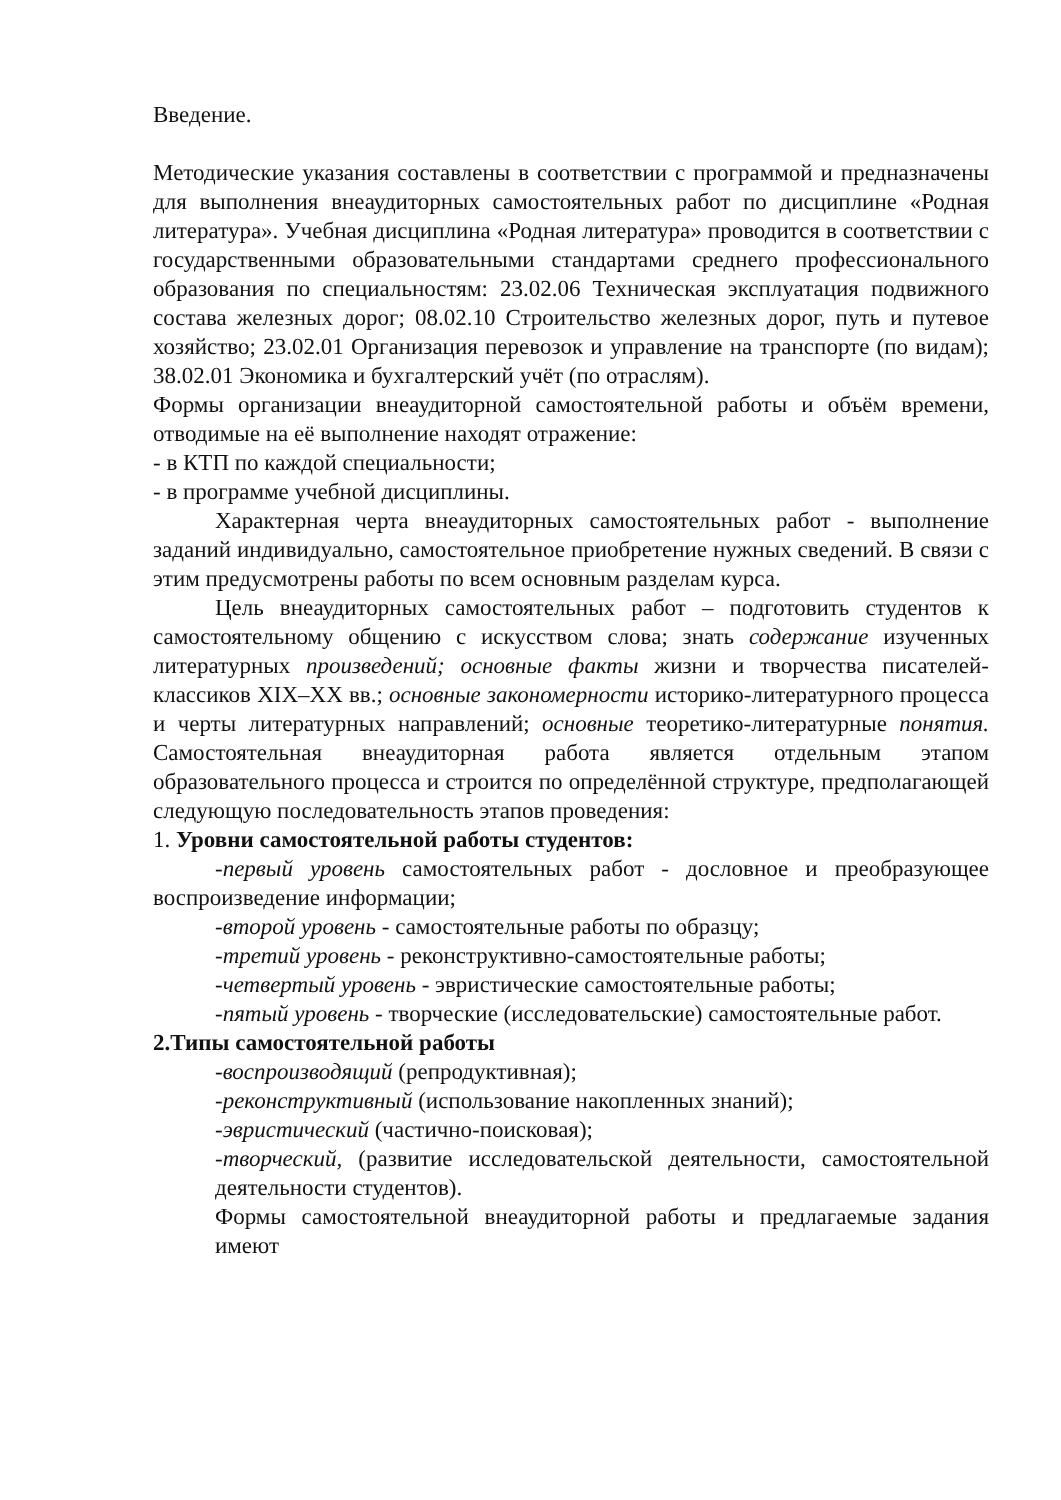Введение.
Методические указания составлены в соответствии с программой и предназначены для выполнения внеаудиторных самостоятельных работ по дисциплине «Родная литература». Учебная дисциплина «Родная литература» проводится в соответствии с государственными образовательными стандартами среднего профессионального образования по специальностям: 23.02.06 Техническая эксплуатация подвижного состава железных дорог; 08.02.10 Строительство железных дорог, путь и путевое хозяйство; 23.02.01 Организация перевозок и управление на транспорте (по видам); 38.02.01 Экономика и бухгалтерский учёт (по отраслям).
Формы организации внеаудиторной самостоятельной работы и объём времени, отводимые на её выполнение находят отражение:
- в КТП по каждой специальности;
- в программе учебной дисциплины.
Характерная черта внеаудиторных самостоятельных работ - выполнение заданий индивидуально, самостоятельное приобретение нужных сведений. В связи с этим предусмотрены работы по всем основным разделам курса.
Цель внеаудиторных самостоятельных работ – подготовить студентов к самостоятельному общению с искусством слова; знать содержание изученных литературных произведений; основные факты жизни и творчества писателей-классиков XIX–XX вв.; основные закономерности историко-литературного процесса и черты литературных направлений; основные теоретико-литературные понятия. Самостоятельная внеаудиторная работа является отдельным этапом образовательного процесса и строится по определённой структуре, предполагающей следующую последовательность этапов проведения:
1. Уровни самостоятельной работы студентов:
-первый уровень самостоятельных работ - дословное и преобразующее воспроизведение информации;
-второй уровень - самостоятельные работы по образцу;
-третий уровень - реконструктивно-самостоятельные работы;
-четвертый уровень - эвристические самостоятельные работы;
-пятый уровень - творческие (исследовательские) самостоятельные работ.
2.Типы самостоятельной работы
-воспроизводящий (репродуктивная);
-реконструктивный (использование накопленных знаний);
-эвристический (частично-поисковая);
-творческий, (развитие исследовательской деятельности, самостоятельной деятельности студентов).
Формы самостоятельной внеаудиторной работы и предлагаемые задания имеют